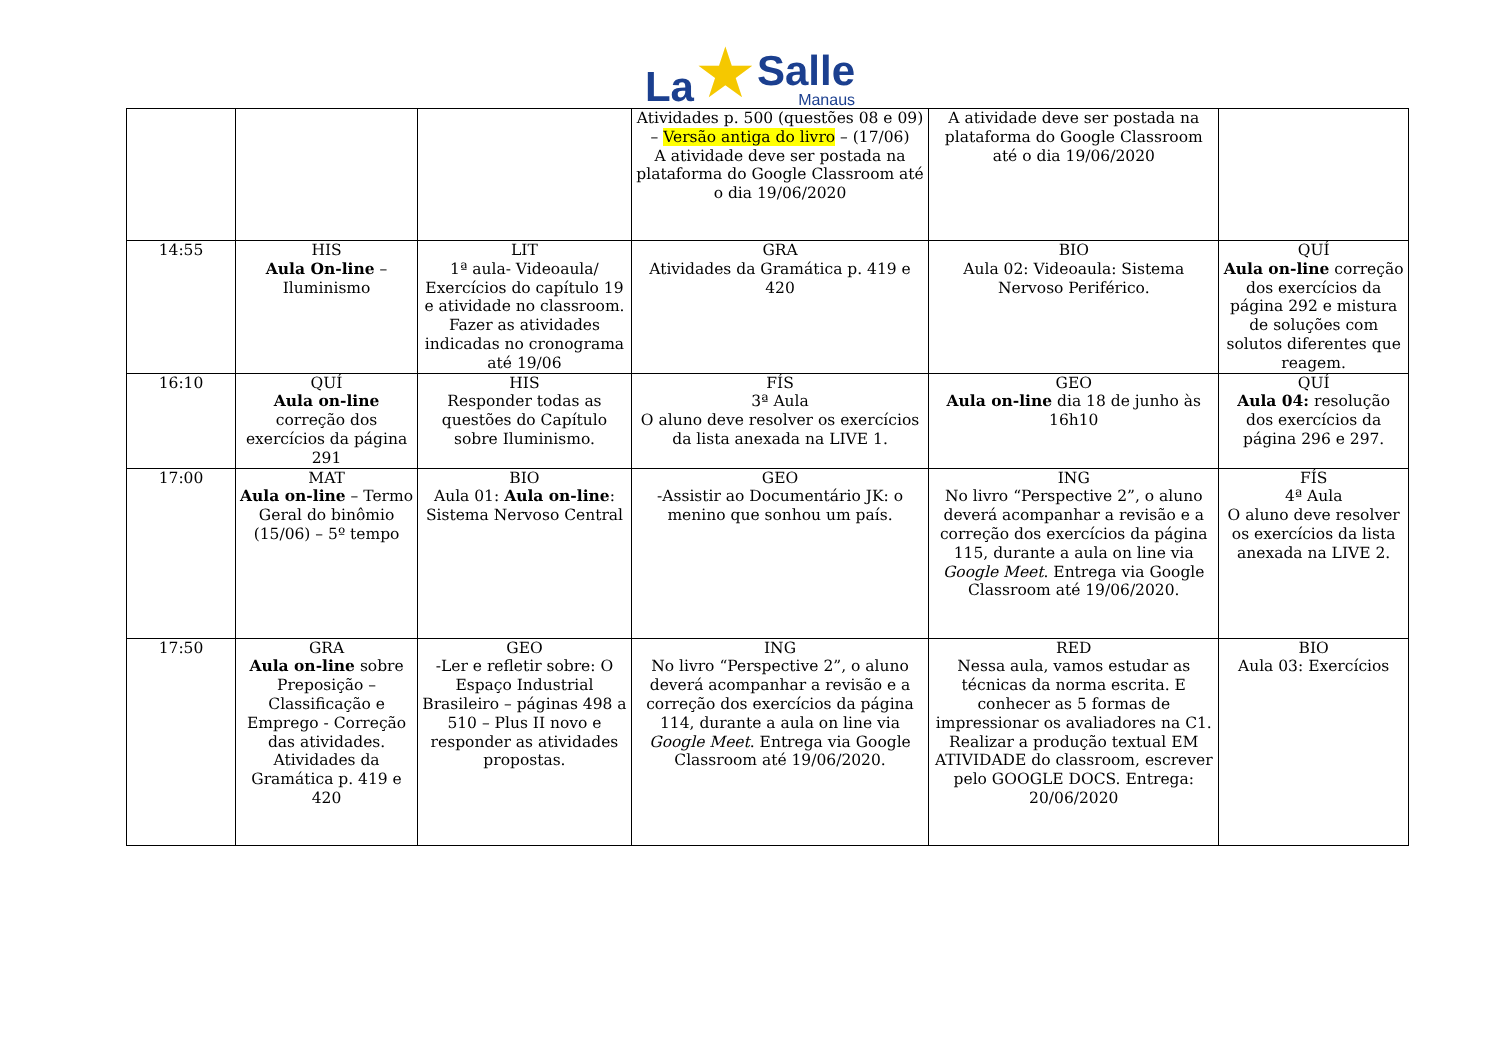La ★ Salle
Manaus
| | | | Atividades p. 500 (questões 08 e 09) – Versão antiga do livro – (17/06) A atividade deve ser postada na plataforma do Google Classroom até o dia 19/06/2020 | A atividade deve ser postada na plataforma do Google Classroom até o dia 19/06/2020 | |
| 14:55 | HIS Aula On-line – Iluminismo | LIT 1ª aula- Videoaula/ Exercícios do capítulo 19 e atividade no classroom. Fazer as atividades indicadas no cronograma até 19/06 | GRA Atividades da Gramática p. 419 e 420 | BIO Aula 02: Videoaula: Sistema Nervoso Periférico. | QUÍ Aula on-line correção dos exercícios da página 292 e mistura de soluções com solutos diferentes que reagem. |
| 16:10 | QUÍ Aula on-line correção dos exercícios da página 291 | HIS Responder todas as questões do Capítulo sobre Iluminismo. | FÍS 3ª Aula O aluno deve resolver os exercícios da lista anexada na LIVE 1. | GEO Aula on-line dia 18 de junho às 16h10 | QUÍ Aula 04: resolução dos exercícios da página 296 e 297. |
| 17:00 | MAT Aula on-line – Termo Geral do binômio (15/06) – 5º tempo | BIO Aula 01: Aula on-line : Sistema Nervoso Central | GEO -Assistir ao Documentário JK: o menino que sonhou um país. | ING No livro “Perspective 2”, o aluno deverá acompanhar a revisão e a correção dos exercícios da página 115, durante a aula on line via Google Meet . Entrega via Google Classroom até 19/06/2020. | FÍS 4ª Aula O aluno deve resolver os exercícios da lista anexada na LIVE 2. |
| 17:50 | GRA Aula on-line sobre Preposição – Classificação e Emprego - Correção das atividades. Atividades da Gramática p. 419 e 420 | GEO -Ler e refletir sobre: O Espaço Industrial Brasileiro – páginas 498 a 510 – Plus II novo e responder as atividades propostas. | ING No livro “Perspective 2”, o aluno deverá acompanhar a revisão e a correção dos exercícios da página 114, durante a aula on line via Google Meet . Entrega via Google Classroom até 19/06/2020. | RED Nessa aula, vamos estudar as técnicas da norma escrita. E conhecer as 5 formas de impressionar os avaliadores na C1. Realizar a produção textual EM ATIVIDADE do classroom, escrever pelo GOOGLE DOCS. Entrega: 20/06/2020 | BIO Aula 03: Exercícios |